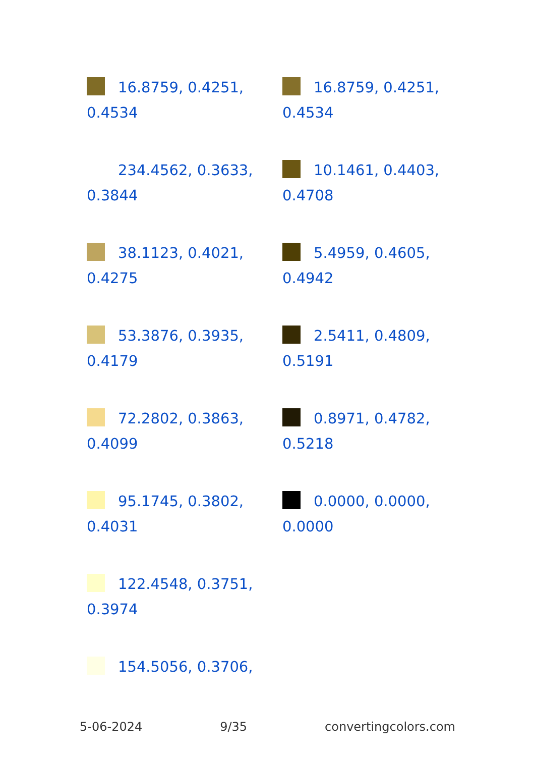16.8759, 0.4251, 0.4534
16.8759, 0.4251, 0.4534
234.4562, 0.3633, 0.3844
10.1461, 0.4403, 0.4708
38.1123, 0.4021, 0.4275
5.4959, 0.4605, 0.4942
53.3876, 0.3935, 0.4179
2.5411, 0.4809, 0.5191
72.2802, 0.3863, 0.4099
0.8971, 0.4782, 0.5218
95.1745, 0.3802, 0.4031
0.0000, 0.0000, 0.0000
122.4548, 0.3751, 0.3974
154.5056, 0.3706,
5-06-2024 9/35 convertingcolors.com